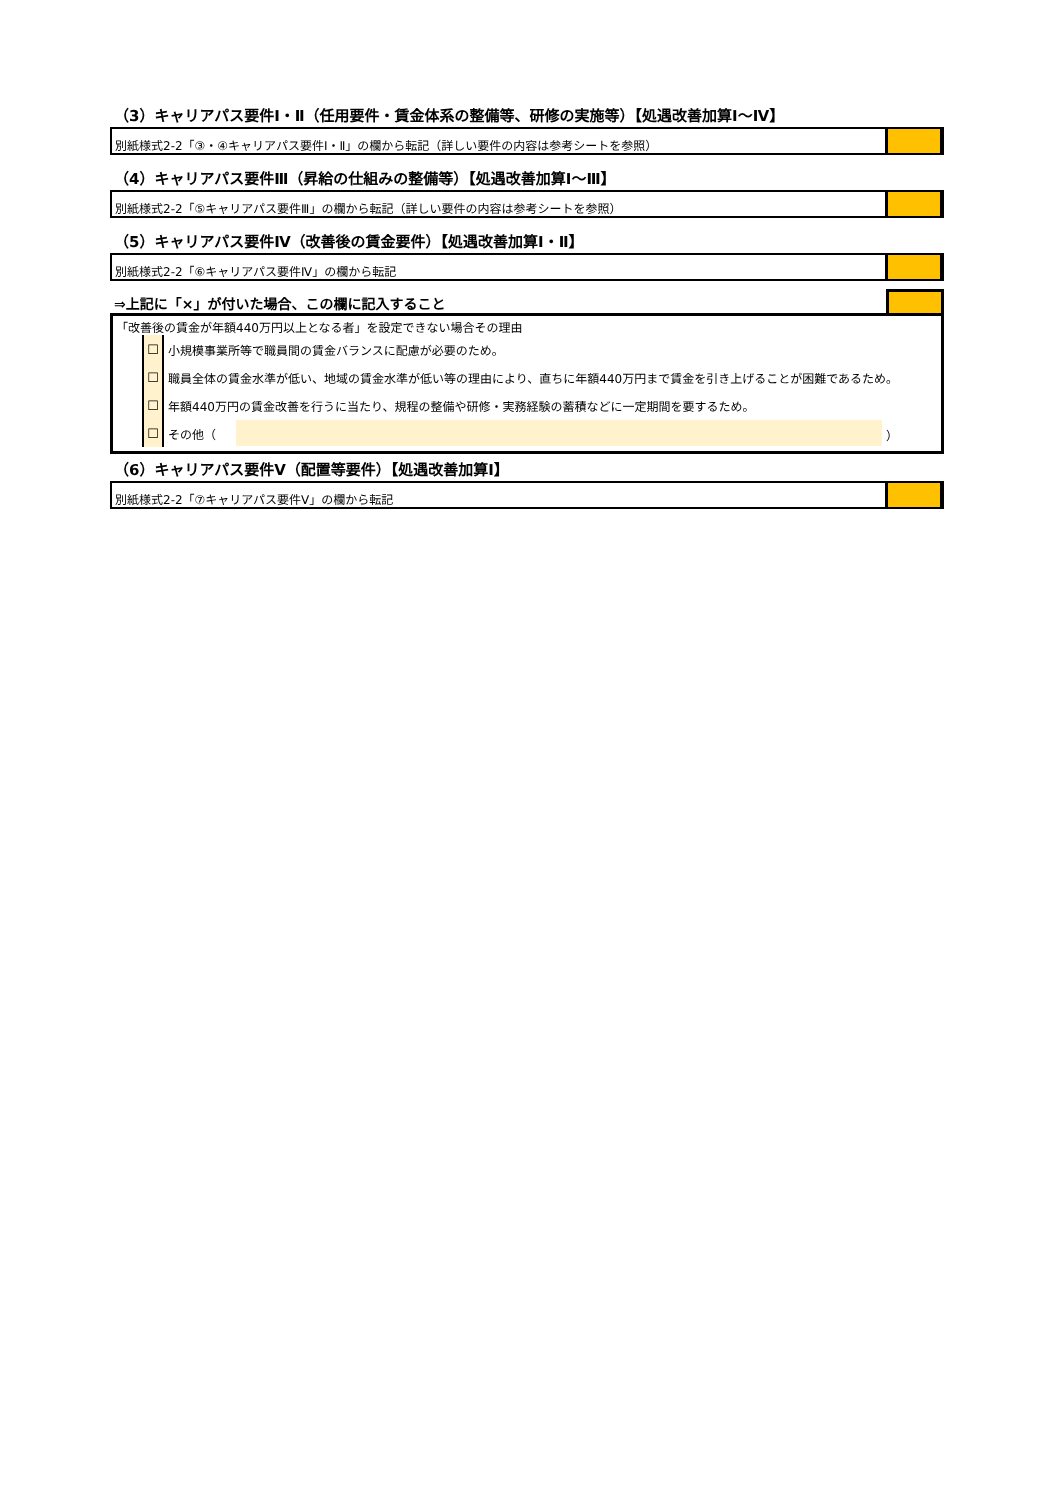（3）キャリアパス要件Ⅰ・Ⅱ（任用要件・賃金体系の整備等、研修の実施等）【処遇改善加算Ⅰ～Ⅳ】
別紙様式2-2「③・④キャリアパス要件Ⅰ・Ⅱ」の欄から転記（詳しい要件の内容は参考シートを参照）
（4）キャリアパス要件Ⅲ（昇給の仕組みの整備等）【処遇改善加算Ⅰ～Ⅲ】
別紙様式2-2「⑤キャリアパス要件Ⅲ」の欄から転記（詳しい要件の内容は参考シートを参照）
（5）キャリアパス要件Ⅳ（改善後の賃金要件）【処遇改善加算Ⅰ・Ⅱ】
別紙様式2-2「⑥キャリアパス要件Ⅳ」の欄から転記
⇒上記に「×」が付いた場合、この欄に記入すること
「改善後の賃金が年額440万円以上となる者」を設定できない場合その理由
☐
小規模事業所等で職員間の賃金バランスに配慮が必要のため。
☐
職員全体の賃金水準が低い、地域の賃金水準が低い等の理由により、直ちに年額440万円まで賃金を引き上げることが困難であるため。
☐
年額440万円の賃金改善を行うに当たり、規程の整備や研修・実務経験の蓄積などに一定期間を要するため。
☐
その他（
）
（6）キャリアパス要件Ⅴ（配置等要件）【処遇改善加算Ⅰ】
別紙様式2-2「⑦キャリアパス要件Ⅴ」の欄から転記